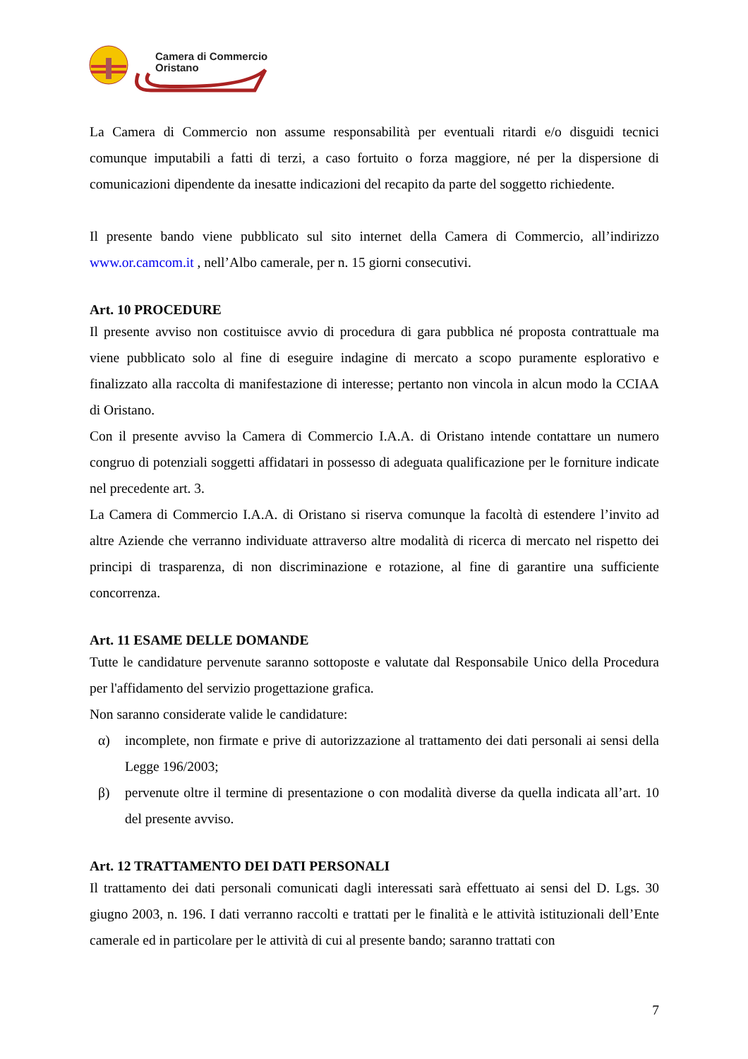Camera di Commercio
Oristano
La Camera di Commercio non assume responsabilità per eventuali ritardi e/o disguidi tecnici comunque imputabili a fatti di terzi, a caso fortuito o forza maggiore, né per la dispersione di comunicazioni dipendente da inesatte indicazioni del recapito da parte del soggetto richiedente.
Il presente bando viene pubblicato sul sito internet della Camera di Commercio, all’indirizzo www.or.camcom.it , nell’Albo camerale, per n. 15 giorni consecutivi.
Art. 10 PROCEDURE
Il presente avviso non costituisce avvio di procedura di gara pubblica né proposta contrattuale ma viene pubblicato solo al fine di eseguire indagine di mercato a scopo puramente esplorativo e finalizzato alla raccolta di manifestazione di interesse; pertanto non vincola in alcun modo la CCIAA di Oristano.
Con il presente avviso la Camera di Commercio I.A.A. di Oristano intende contattare un numero congruo di potenziali soggetti affidatari in possesso di adeguata qualificazione per le forniture indicate nel precedente art. 3.
La Camera di Commercio I.A.A. di Oristano si riserva comunque la facoltà di estendere l’invito ad altre Aziende che verranno individuate attraverso altre modalità di ricerca di mercato nel rispetto dei principi di trasparenza, di non discriminazione e rotazione, al fine di garantire una sufficiente concorrenza.
Art. 11 ESAME DELLE DOMANDE
Tutte le candidature pervenute saranno sottoposte e valutate dal Responsabile Unico della Procedura per l'affidamento del servizio progettazione grafica.
Non saranno considerate valide le candidature:
α) incomplete, non firmate e prive di autorizzazione al trattamento dei dati personali ai sensi della Legge 196/2003;
β) pervenute oltre il termine di presentazione o con modalità diverse da quella indicata all’art. 10 del presente avviso.
Art. 12 TRATTAMENTO DEI DATI PERSONALI
Il trattamento dei dati personali comunicati dagli interessati sarà effettuato ai sensi del D. Lgs. 30 giugno 2003, n. 196. I dati verranno raccolti e trattati per le finalità e le attività istituzionali dell’Ente camerale ed in particolare per le attività di cui al presente bando; saranno trattati con
7